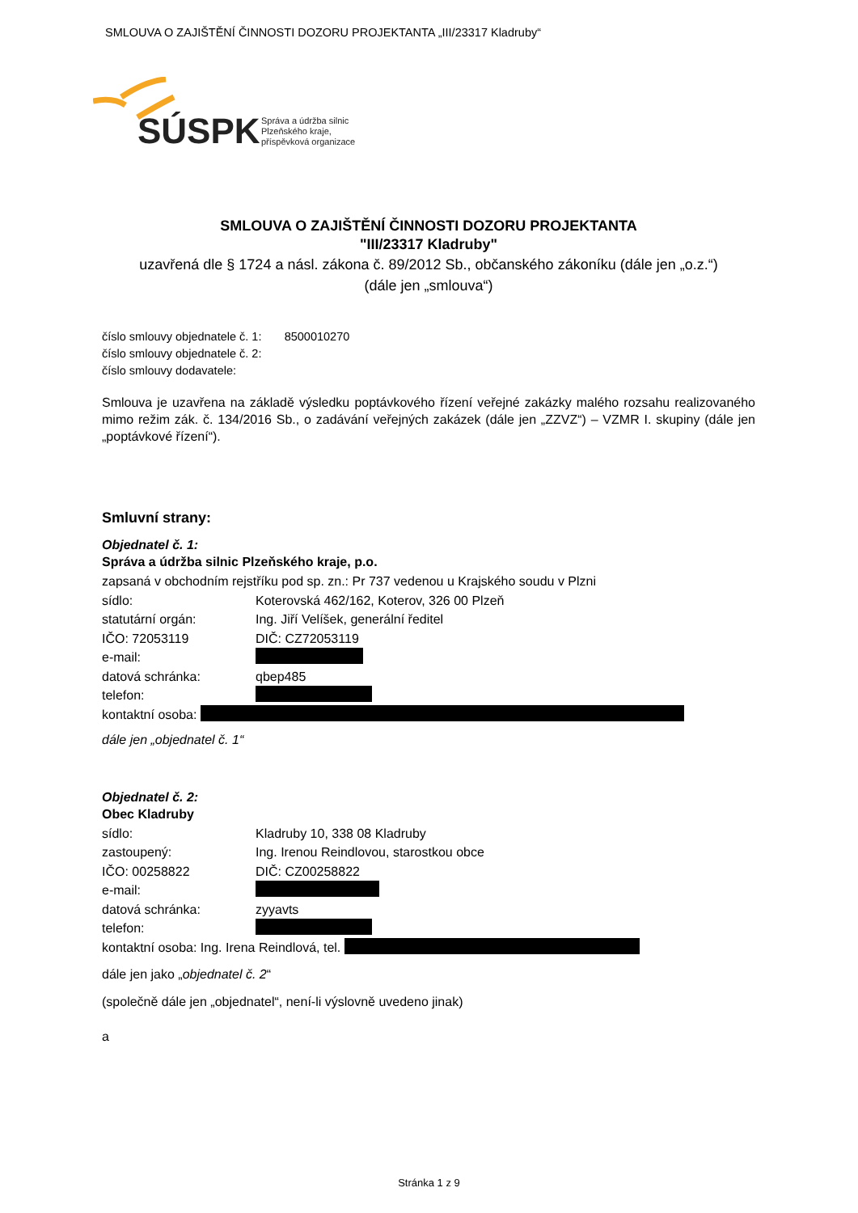SMLOUVA O ZAJIŠTĚNÍ ČINNOSTI DOZORU PROJEKTANTA „III/23317 Kladruby“
SÚSPK
Správa a údržba silnic
Plzeňského kraje,
příspěvková organizace
SMLOUVA O ZAJIŠTĚNÍ ČINNOSTI DOZORU PROJEKTANTA
"III/23317 Kladruby"
uzavřená dle § 1724 a násl. zákona č. 89/2012 Sb., občanského zákoníku (dále jen „o.z.“)
(dále jen „smlouva“)
číslo smlouvy objednatele č. 1: 8500010270
číslo smlouvy objednatele č. 2:
číslo smlouvy dodavatele:
Smlouva je uzavřena na základě výsledku poptávkového řízení veřejné zakázky malého rozsahu realizovaného mimo režim zák. č. 134/2016 Sb., o zadávání veřejných zakázek (dále jen „ZZVZ“) – VZMR I. skupiny (dále jen „poptávkové řízení“).
Smluvní strany:
Objednatel č. 1:
Správa a údržba silnic Plzeňského kraje, p.o.
zapsaná v obchodním rejstříku pod sp. zn.: Pr 737 vedenou u Krajského soudu v Plzni
sídlo: Koterovská 462/162, Koterov, 326 00 Plzeň
statutární orgán: Ing. Jiří Velíšek, generální ředitel
IČO: 72053119 DIČ: CZ72053119
e-mail:
datová schránka: qbep485
telefon:
kontaktní osoba:
dále jen „objednatel č. 1“
Objednatel č. 2:
Obec Kladruby
sídlo: Kladruby 10, 338 08 Kladruby
zastoupený: Ing. Irenou Reindlovou, starostkou obce
IČO: 00258822 DIČ: CZ00258822
e-mail:
datová schránka: zyyavts
telefon:
kontaktní osoba: Ing. Irena Reindlová, tel.
dále jen jako „ objednatel č. 2 “
(společně dále jen „objednatel“, není-li výslovně uvedeno jinak)
a
Stránka 1 z 9